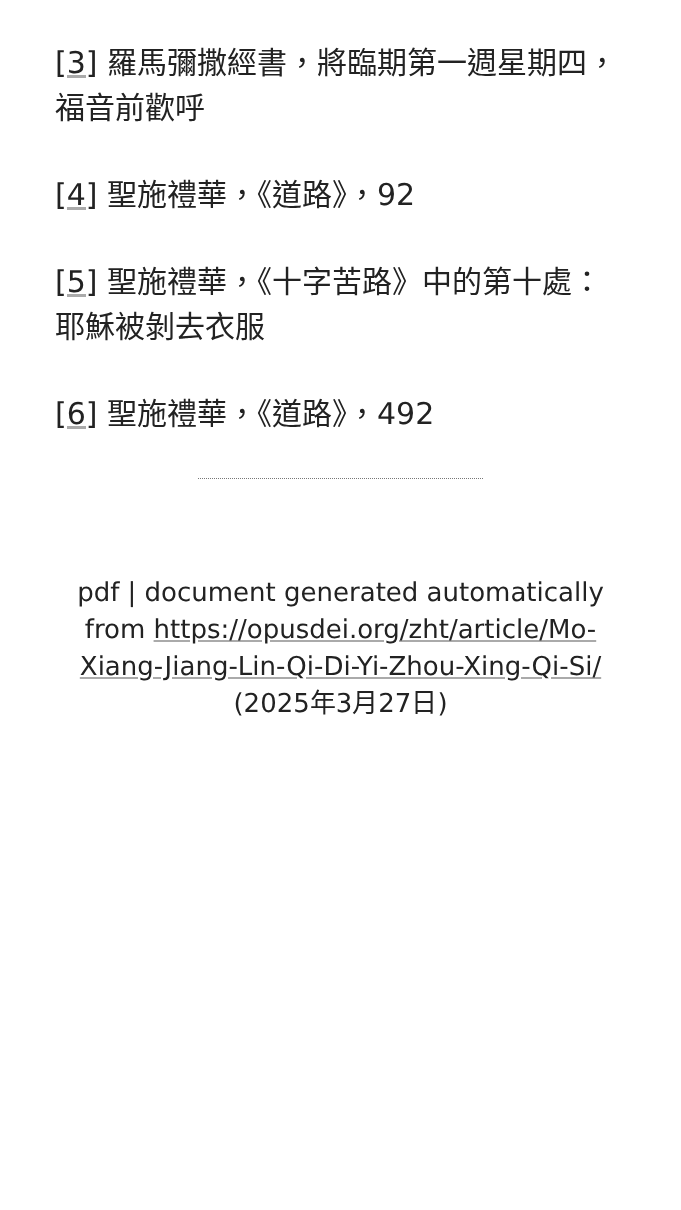[3] 羅馬彌撒經書，將臨期第一週星期四，福音前歡呼
[4] 聖施禮華，《道路》，92
[5] 聖施禮華，《十字苦路》中的第十處：耶穌被剝去衣服
[6] 聖施禮華，《道路》，492
pdf | document generated automatically from https://opusdei.org/zht/article/Mo-Xiang-Jiang-Lin-Qi-Di-Yi-Zhou-Xing-Qi-Si/ (2025年3月27日)